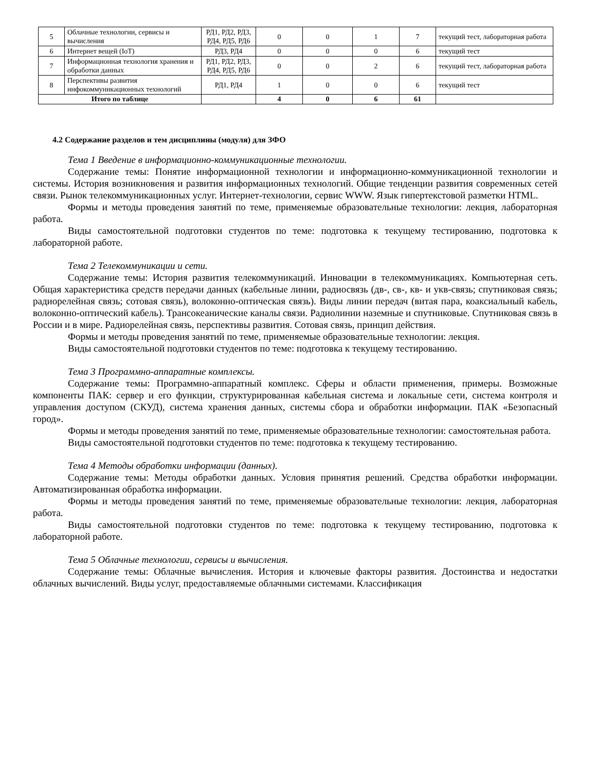| 5 | Облачные технологии, сервисы и вычисления | РД1, РД2, РД3, РД4, РД5, РД6 | 0 | 0 | 1 | 7 | текущий тест, лабораторная работа |
| 6 | Интернет вещей (IoT) | РД3, РД4 | 0 | 0 | 0 | 6 | текущий тест |
| 7 | Информационная технология хранения и обработки данных | РД1, РД2, РД3, РД4, РД5, РД6 | 0 | 0 | 2 | 6 | текущий тест, лабораторная работа |
| 8 | Перспективы развития инфокоммуникационных технологий | РД1, РД4 | 1 | 0 | 0 | 6 | текущий тест |
| Итого по таблице | | | 4 | 0 | 6 | 61 | |
4.2 Содержание разделов и тем дисциплины (модуля) для ЗФО
Тема 1 Введение в информационно-коммуникационные технологии.
Содержание темы: Понятие информационной технологии и информационно-коммуникационной технологии и системы. История возникновения и развития информационных технологий. Общие тенденции развития современных сетей связи. Рынок телекоммуникационных услуг. Интернет-технологии, сервис WWW. Язык гипертекстовой разметки HTML.
Формы и методы проведения занятий по теме, применяемые образовательные технологии: лекция, лабораторная работа.
Виды самостоятельной подготовки студентов по теме: подготовка к текущему тестированию, подготовка к лабораторной работе.
Тема 2 Телекоммуникации и сети.
Содержание темы: История развития телекоммуникаций. Инновации в телекоммуникациях. Компьютерная сеть. Общая характеристика средств передачи данных (кабельные линии, радиосвязь (дв-, св-, кв- и укв-связь; спутниковая связь; радиорелейная связь; сотовая связь), волоконно-оптическая связь). Виды линии передач (витая пара, коаксиальный кабель, волоконно-оптический кабель). Трансокеанические каналы связи. Радиолинии наземные и спутниковые. Спутниковая связь в России и в мире. Радиорелейная связь, перспективы развития. Сотовая связь, принцип действия.
Формы и методы проведения занятий по теме, применяемые образовательные технологии: лекция.
Виды самостоятельной подготовки студентов по теме: подготовка к текущему тестированию.
Тема 3 Программно-аппаратные комплексы.
Содержание темы: Программно-аппаратный комплекс. Сферы и области применения, примеры. Возможные компоненты ПАК: сервер и его функции, структурированная кабельная система и локальные сети, система контроля и управления доступом (СКУД), система хранения данных, системы сбора и обработки информации. ПАК «Безопасный город».
Формы и методы проведения занятий по теме, применяемые образовательные технологии: самостоятельная работа.
Виды самостоятельной подготовки студентов по теме: подготовка к текущему тестированию.
Тема 4 Методы обработки информации (данных).
Содержание темы: Методы обработки данных. Условия принятия решений. Средства обработки информации. Автоматизированная обработка информации.
Формы и методы проведения занятий по теме, применяемые образовательные технологии: лекция, лабораторная работа.
Виды самостоятельной подготовки студентов по теме: подготовка к текущему тестированию, подготовка к лабораторной работе.
Тема 5 Облачные технологии, сервисы и вычисления.
Содержание темы: Облачные вычисления. История и ключевые факторы развития. Достоинства и недостатки облачных вычислений. Виды услуг, предоставляемые облачными системами. Классификация